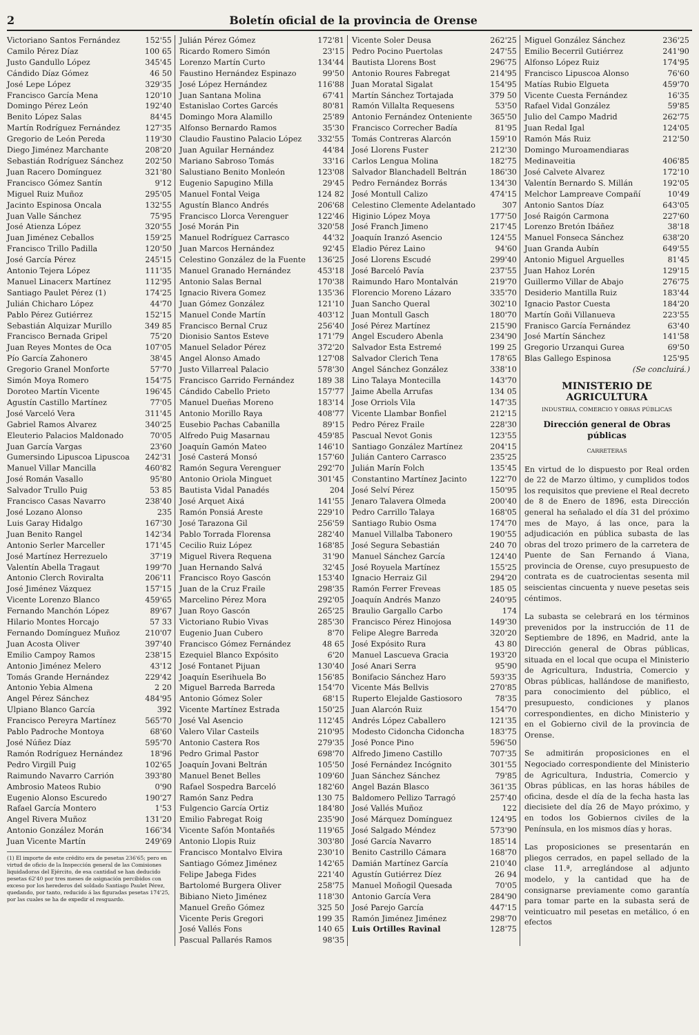2 Boletín oficial de la provincia de Orense
| Victoriano Santos Fernández | 152'55 |
| Camilo Pérez Díaz | 100 65 |
| Justo Gandullo López | 345'45 |
| Cándido Díaz Gómez | 46 50 |
| José Lepe López | 329'35 |
| Francisco García Mena | 120'10 |
| Domingo Pérez León | 192'40 |
| Benito López Salas | 84'45 |
| Martín Rodríguez Fernández | 127'35 |
| Gregorio de León Pereda | 119'30 |
| Diego Jiménez Marchante | 208'20 |
| Sebastián Rodríguez Sánchez | 202'50 |
| Juan Racero Domínguez | 321'80 |
| Francisco Gómez Santín | 9'12 |
| Miguel Ruiz Muñoz | 295'05 |
| Jacinto Espinosa Oncala | 132'55 |
| Juan Valle Sánchez | 75'95 |
| José Atienza López | 320'55 |
| Juan Jiménez Ceballos | 159'25 |
| Francisco Trillo Padilla | 120'50 |
| José García Pérez | 245'15 |
| Antonio Tejera López | 111'35 |
| Manuel Linacerx Martínez | 112'95 |
| Santiago Paulet Pérez (1) | 174'25 |
| Julián Chicharo López | 44'70 |
| Pablo Pérez Gutiérrez | 152'15 |
| Sebastián Alquizar Murillo | 349 85 |
| Francisco Bernada Gripel | 75'20 |
| Juan Reyes Montes de Oca | 107'05 |
| Pío García Zahonero | 38'45 |
| Gregorio Granel Monforte | 57'70 |
| Simón Moya Romero | 154'75 |
| Doroteo Martín Vicente | 196'45 |
| Agustín Castillo Martínez | 77'05 |
| José Varceló Vera | 311'45 |
| Gabriel Ramos Alvarez | 340'25 |
| Eleuterio Palacios Maldonado | 70'05 |
| Juan García Vargas | 23'60 |
| Gumersindo Lipuscoa Lipuscoa | 242'31 |
| Manuel Villar Mancilla | 460'82 |
| José Román Vasallo | 95'80 |
| Salvador Trullo Puig | 53 85 |
| Francisco Casas Navarro | 238'40 |
| José Lozano Alonso | 235 |
| Luis Garay Hidalgo | 167'30 |
| Juan Benito Rangel | 142'34 |
| Antonio Serler Marceller | 171'45 |
| José Martínez Herrezuelo | 37'19 |
| Valentín Abella Tragaut | 199'70 |
| Antonio Clerch Roviralta | 206'11 |
| José Jiménez Vázquez | 157'15 |
| Vicente Lorenzo Blanco | 459'65 |
| Fernando Manchón López | 89'67 |
| Hilario Montes Horcajo | 57 33 |
| Fernando Domínguez Muñoz | 210'07 |
| Juan Acosta Oliver | 397'40 |
| Emilio Campoy Ramos | 238'15 |
| Antonio Jiménez Melero | 43'12 |
| Tomás Grande Hernández | 229'42 |
| Antonio Yebia Almena | 2 20 |
| Angel Pérez Sánchez | 484'95 |
| Ulpiano Blanco García | 392 |
| Francisco Pereyra Martínez | 565'70 |
| Pablo Padroche Montoya | 68'60 |
| José Núñez Díaz | 595'70 |
| Ramón Rodríguez Hernández | 18'96 |
| Pedro Virgill Puig | 102'65 |
| Raimundo Navarro Carrión | 393'80 |
| Ambrosio Mateos Rubio | 0'90 |
| Eugenio Alonso Escuredo | 190'27 |
| Rafael García Montero | 1'53 |
| Angel Rivera Muñoz | 131'20 |
| Antonio González Morán | 166'34 |
| Juan Vicente Martín | 249'69 |
(1) El importe de este crédito era de pesetas 236'65; pero en virtud de oficio de la Inspección general de las Comisiones liquidadoras del Ejército, de esa cantidad se han deducido pesetas 62'40 por tres meses de asignación percibidos con exceso por los herederos del soldado Santiago Paulet Pérez, quedando, por tanto, reducido á las figuradas pesetas 174'25, por las cuales se ha de expedir el resguardo.
| Julián Pérez Gómez | 172'81 |
| Ricardo Romero Simón | 23'15 |
| Lorenzo Martín Curto | 134'44 |
| Faustino Hernández Espinazo | 99'50 |
| José López Hernández | 116'88 |
| Juan Santana Molina | 67'41 |
| Estanislao Cortes Garcés | 80'81 |
| Domingo Mora Alamillo | 25'89 |
| Alfonso Bernardo Ramos | 35'30 |
| Claudio Faustino Palacio López | 332'55 |
| Juan Aguilar Hernández | 44'84 |
| Mariano Sabroso Tomás | 33'16 |
| Salustiano Benito Monleón | 123'08 |
| Eugenio Sapugino Milla | 29'45 |
| Manuel Fontal Veiga | 124 82 |
| Agustín Blanco Andrés | 206'68 |
| Francisco Llorca Verenguer | 122'46 |
| José Morán Pin | 320'58 |
| Manuel Rodríguez Carrasco | 44'32 |
| Juan Marcos Hernández | 92'45 |
| Celestino González de la Fuente | 136'25 |
| Manuel Granado Hernández | 453'18 |
| Antonio Salas Bernal | 170'38 |
| Ignacio Rivera Gomez | 135'36 |
| Juan Gómez González | 121'10 |
| Manuel Conde Martín | 403'12 |
| Francisco Bernal Cruz | 256'40 |
| Dionisio Santos Esteve | 171'79 |
| Manuel Selador Pérez | 372'20 |
| Angel Alonso Amado | 127'08 |
| Justo Villarreal Palacio | 578'30 |
| Francisco Garrido Fernández | 189 38 |
| Cándido Cabello Prieto | 157'77 |
| Manuel Dueñas Moreno | 183'14 |
| Antonio Morillo Raya | 408'77 |
| Eusebio Pachas Cabanilla | 89'15 |
| Alfredo Puig Masarnau | 459'85 |
| Joaquín Gamón Mateo | 146'10 |
| José Casterá Monsó | 157'60 |
| Ramón Segura Verenguer | 292'70 |
| Antonio Oriola Minguet | 301'45 |
| Bautista Vidal Panadés | 204 |
| José Arquet Aixá | 141'55 |
| Ramón Ponsiá Areste | 229'10 |
| José Tarazona Gil | 256'59 |
| Pablo Torrada Florensa | 282'40 |
| Cecilio Ruiz López | 168'85 |
| Miguel Rivera Requena | 31'90 |
| Juan Hernando Salvá | 32'45 |
| Francisco Royo Gascón | 153'40 |
| Juan de la Cruz Fraile | 298'35 |
| Marcelino Pérez Mora | 292'05 |
| Juan Royo Gascón | 265'25 |
| Victoriano Rubio Vivas | 285'30 |
| Eugenio Juan Cubero | 8'70 |
| Francisco Gómez Fernández | 48 65 |
| Ezequiel Blanco Expósito | 6'20 |
| José Fontanet Pijuan | 130'40 |
| Joaquín Eserihuela Bo | 156'85 |
| Miguel Barreda Barreda | 154'70 |
| Antonio Gómez Soler | 68'15 |
| Vicente Martínez Estrada | 150'25 |
| José Val Asencio | 112'45 |
| Valero Vilar Casteils | 210'95 |
| Antonio Castera Ros | 279'35 |
| Pedro Grimal Pastor | 698'70 |
| Joaquín Jovani Beltrán | 105'50 |
| Manuel Benet Belles | 109'60 |
| Rafael Sospedra Barceló | 182'60 |
| Ramón Sanz Pedra | 130 75 |
| Fulgencio García Ortiz | 184'80 |
| Emilio Fabregat Roig | 235'90 |
| Vicente Safón Montañés | 119'65 |
| Antonio Llopis Ruiz | 303'80 |
| Francisco Montalvo Elvira | 230'10 |
| Santiago Gómez Jiménez | 142'65 |
| Felipe Jabega Fides | 221'40 |
| Bartolomé Burgera Oliver | 258'75 |
| Bibiano Nieto Jiménez | 118'30 |
| Manuel Greño Gómez | 325 50 |
| Vicente Peris Gregori | 199 35 |
| José Vallés Fons | 140 65 |
| Pascual Pallarés Ramos | 98'35 |
| Vicente Soler Deusa | 262'25 |
| Pedro Pocino Puertolas | 247'55 |
| Bautista Llorens Bost | 296'75 |
| Antonio Roures Fabregat | 214'95 |
| Juan Moratal Sigalat | 154'95 |
| Martín Sánchez Tortajada | 379 50 |
| Ramón Villalta Requesens | 53'50 |
| Antonio Fernández Onteniente | 365'50 |
| Francisco Correcher Badía | 81'95 |
| Tomás Contreras Alarcón | 159'10 |
| José Llorens Fuster | 212'30 |
| Carlos Lengua Molina | 182'75 |
| Salvador Blanchadell Beltrán | 186'30 |
| Pedro Fernández Borrás | 134'30 |
| José Montull Calizo | 474'15 |
| Celestino Clemente Adelantado | 307 |
| Higinio López Moya | 177'50 |
| José Franch Jimeno | 217'45 |
| Joaquín Iranzó Asencio | 124'55 |
| Eladio Pérez Laino | 94'60 |
| José Llorens Escudé | 299'40 |
| José Barceló Pavía | 237'55 |
| Raimundo Haro Montalván | 219'70 |
| Florencio Moreno Lázaro | 335'70 |
| Juan Sancho Queral | 302'10 |
| Juan Montull Gasch | 180'70 |
| José Pérez Martínez | 215'90 |
| Angel Escudero Abenla | 234'90 |
| Salvador Esta Estremé | 199 25 |
| Salvador Clerich Tena | 178'65 |
| Angel Sánchez González | 338'10 |
| Lino Talaya Montecilla | 143'70 |
| Jaime Abella Arrufas | 134 05 |
| Jose Orriols Vila | 147'35 |
| Vicente Llambar Bonfiel | 212'15 |
| Pedro Pérez Fraile | 228'30 |
| Pascual Nevot Gonis | 123'55 |
| Santiago González Martínez | 204'15 |
| Julián Cantero Carrasco | 235'25 |
| Julián Marín Folch | 135'45 |
| Constantino Martínez Jacinto | 122'70 |
| José Selví Pérez | 150'95 |
| Jenaro Talavera Olmeda | 200'40 |
| Pedro Carrillo Talaya | 168'05 |
| Santiago Rubio Osma | 174'70 |
| Manuel Villalba Tabonero | 190'55 |
| José Segura Sebastián | 240 70 |
| Manuel Sánchez García | 124'40 |
| José Royuela Martínez | 155'25 |
| Ignacio Herraiz Gil | 294'20 |
| Ramón Ferrer Freveas | 185 05 |
| Joaquín Andrés Manzo | 240'95 |
| Braulio Gargallo Carbo | 174 |
| Francisco Pérez Hinojosa | 149'30 |
| Felipe Alegre Barreda | 320'20 |
| José Expósito Rura | 43 80 |
| Manuel Lascueva Gracia | 193'20 |
| José Anari Serra | 95'90 |
| Bonifacio Sánchez Haro | 593'35 |
| Vicente Más Bellvis | 270'85 |
| Ruperto Elejalde Gastiosoro | 78'35 |
| Juan Alarcón Ruiz | 154'70 |
| Andrés López Caballero | 121'35 |
| Modesto Cidoncha Cidoncha | 183'75 |
| José Ponce Pino | 596'50 |
| Alfredo Jimeno Castillo | 707'35 |
| José Fernández Incógnito | 301'55 |
| Juan Sánchez Sánchez | 79'85 |
| Angel Bazán Blasco | 361'35 |
| Baldomero Pellizo Tarragó | 257'40 |
| José Vallés Muñoz | 122 |
| José Márquez Domínguez | 124'95 |
| José Salgado Méndez | 573'90 |
| José García Navarro | 185'14 |
| Benito Castrillo Cámara | 168'70 |
| Damián Martínez García | 210'40 |
| Agustín Gutiérrez Díez | 26 94 |
| Manuel Moñogil Quesada | 70'05 |
| Antonio García Vera | 284'90 |
| José Parejo García | 447'15 |
| Ramón Jiménez Jiménez | 298'70 |
| Luis Ortilles Ravinal | 128'75 |
| Miguel González Sánchez | 236'25 |
| Emilio Becerril Gutiérrez | 241'90 |
| Alfonso López Ruiz | 174'95 |
| Francisco Lipuscoa Alonso | 76'60 |
| Matías Rubio Elgueta | 459'70 |
| Vicente Cuesta Fernández | 16'35 |
| Rafael Vidal González | 59'85 |
| Julio del Campo Madrid | 262'75 |
| Juan Redal Igal | 124'05 |
| Ramón Más Ruiz | 212'50 |
| Domingo Muroamendiaras Medinaveitia | 406'85 |
| José Calvete Alvarez | 172'10 |
| Valentín Bernardo S. Millán | 192'05 |
| Melchor Lampreave Compañí | 10'49 |
| Antonio Santos Díaz | 643'05 |
| José Raigón Carmona | 227'60 |
| Lorenzo Bretón Ibáñez | 38'18 |
| Manuel Fonseca Sánchez | 638'20 |
| Juan Granda Aubín | 649'55 |
| Antonio Miguel Arguelles | 81'45 |
| Juan Hahoz Lorén | 129'15 |
| Guillermo Villar de Abajo | 276'75 |
| Desiderio Mantilla Ruiz | 183'44 |
| Ignacio Pastor Cuesta | 184'20 |
| Martín Goñi Villanueva | 223'55 |
| Franisco García Fernández | 63'40 |
| José Martín Sánchez | 141'58 |
| Gregorio Urzanqui Gurea | 69'50 |
| Blas Gallego Espinosa | 125'95 |
(Se concluirá.)
MINISTERIO DE AGRICULTURA
INDUSTRIA, COMERCIO Y OBRAS PÚBLICAS
Dirección general de Obras públicas
CARRETERAS
En virtud de lo dispuesto por Real orden de 22 de Marzo último, y cumplidos todos los requisitos que previene el Real decreto de 8 de Enero de 1896, esta Dirección general ha señalado el día 31 del próximo mes de Mayo, á las once, para la adjudicación en pública subasta de las obras del trozo primero de la carretera de Puente de San Fernando á Viana, provincia de Orense, cuyo presupuesto de contrata es de cuatrocientas sesenta mil seiscientas cincuenta y nueve pesetas seis céntimos.
La subasta se celebrará en los términos prevenidos por la instrucción de 11 de Septiembre de 1896, en Madrid, ante la Dirección general de Obras públicas, situada en el local que ocupa el Ministerio de Agricultura, Industria, Comercio y Obras públicas, hallándose de manifiesto, para conocimiento del público, el presupuesto, condiciones y planos correspondientes, en dicho Ministerio y en el Gobierno civil de la provincia de Orense.
Se admitirán proposiciones en el Negociado correspondiente del Ministerio de Agricultura, Industria, Comercio y Obras públicas, en las horas hábiles de oficina, desde el día de la fecha hasta las diecisiete del día 26 de Mayo próximo, y en todos los Gobiernos civiles de la Península, en los mismos días y horas.
Las proposiciones se presentarán en pliegos cerrados, en papel sellado de la clase 11.ª, arreglándose al adjunto modelo, y la cantidad que ha de consignarse previamente como garantía para tomar parte en la subasta será de veinticuatro mil pesetas en metálico, ó en efectos